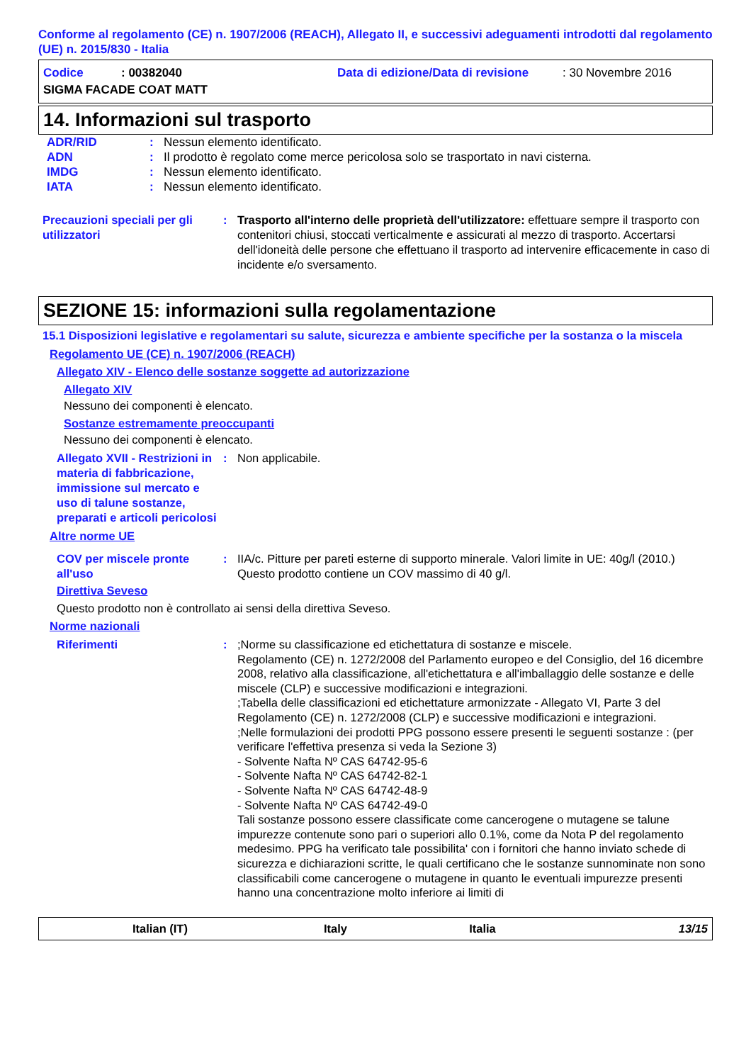Conforme al regolamento (CE) n. 1907/2006 (REACH), Allegato II, e successivi adeguamenti introdotti dal regolamento (UE) n. 2015/830 - Italia
Codice: 00382040 Data di edizione/Data di revisione: 30 Novembre 2016
SIGMA FACADE COAT MATT
14. Informazioni sul trasporto
ADR/RID: Nessun elemento identificato.
ADN: Il prodotto è regolato come merce pericolosa solo se trasportato in navi cisterna.
IMDG: Nessun elemento identificato.
IATA: Nessun elemento identificato.
Precauzioni speciali per gli utilizzatori: Trasporto all'interno delle proprietà dell'utilizzatore: effettuare sempre il trasporto con contenitori chiusi, stoccati verticalmente e assicurati al mezzo di trasporto. Accertarsi dell'idoneità delle persone che effettuano il trasporto ad intervenire efficacemente in caso di incidente e/o sversamento.
SEZIONE 15: informazioni sulla regolamentazione
15.1 Disposizioni legislative e regolamentari su salute, sicurezza e ambiente specifiche per la sostanza o la miscela
Regolamento UE (CE) n. 1907/2006 (REACH)
Allegato XIV - Elenco delle sostanze soggette ad autorizzazione
Allegato XIV
Nessuno dei componenti è elencato.
Sostanze estremamente preoccupanti
Nessuno dei componenti è elencato.
Allegato XVII - Restrizioni in materia di fabbricazione, immissione sul mercato e uso di talune sostanze, preparati e articoli pericolosi: Non applicabile.
Altre norme UE
COV per miscele pronte all'uso: IIA/c. Pitture per pareti esterne di supporto minerale. Valori limite in UE: 40g/l (2010.) Questo prodotto contiene un COV massimo di 40 g/l.
Direttiva Seveso
Questo prodotto non è controllato ai sensi della direttiva Seveso.
Norme nazionali
Riferimenti: ;Norme su classificazione ed etichettatura di sostanze e miscele.
Regolamento (CE) n. 1272/2008 del Parlamento europeo e del Consiglio, del 16 dicembre 2008, relativo alla classificazione, all'etichettatura e all'imballaggio delle sostanze e delle miscele (CLP) e successive modificazioni e integrazioni.
;Tabella delle classificazioni ed etichettature armonizzate - Allegato VI, Parte 3 del Regolamento (CE) n. 1272/2008 (CLP) e successive modificazioni e integrazioni.
;Nelle formulazioni dei prodotti PPG possono essere presenti le seguenti sostanze : (per verificare l'effettiva presenza si veda la Sezione 3)
- Solvente Nafta Nº CAS 64742-95-6
- Solvente Nafta Nº CAS 64742-82-1
- Solvente Nafta Nº CAS 64742-48-9
- Solvente Nafta Nº CAS 64742-49-0
Tali sostanze possono essere classificate come cancerogene o mutagene se talune impurezze contenute sono pari o superiori allo 0.1%, come da Nota P del regolamento medesimo. PPG ha verificato tale possibilita' con i fornitori che hanno inviato schede di sicurezza e dichiarazioni scritte, le quali certificano che le sostanze sunnominate non sono classificabili come cancerogene o mutagene in quanto le eventuali impurezze presenti hanno una concentrazione molto inferiore ai limiti di
Italian (IT) Italy Italia 13/15